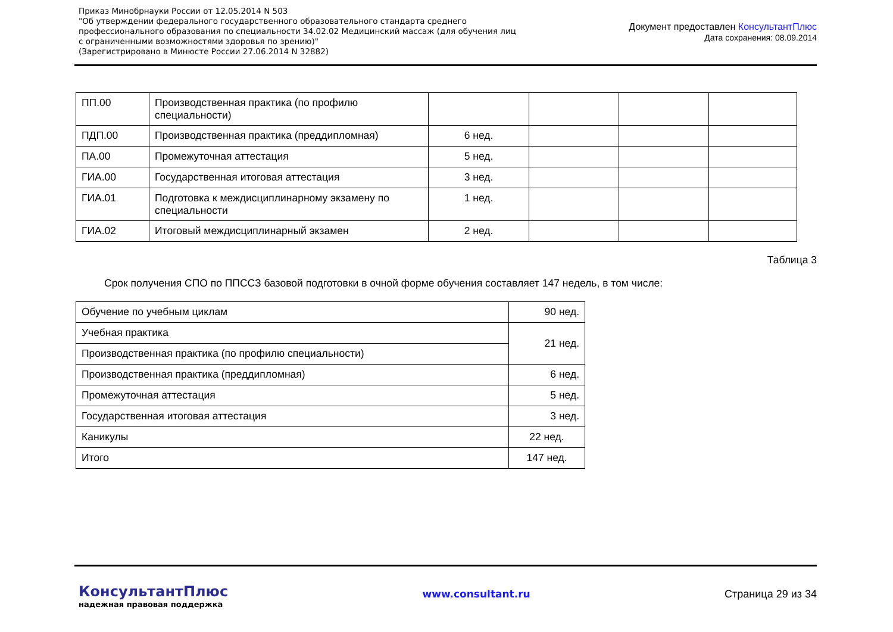Приказ Минобрнауки России от 12.05.2014 N 503
"Об утверждении федерального государственного образовательного стандарта среднего
профессионального образования по специальности 34.02.02 Медицинский массаж (для обучения лиц
с ограниченными возможностями здоровья по зрению)"
(Зарегистрировано в Минюсте России 27.06.2014 N 32882)
Документ предоставлен КонсультантПлюс
Дата сохранения: 08.09.2014
| ПП.00 | Производственная практика (по профилю специальности) | | | | |
| ПДП.00 | Производственная практика (преддипломная) | 6 нед. | | | |
| ПА.00 | Промежуточная аттестация | 5 нед. | | | |
| ГИА.00 | Государственная итоговая аттестация | 3 нед. | | | |
| ГИА.01 | Подготовка к междисциплинарному экзамену по специальности | 1 нед. | | | |
| ГИА.02 | Итоговый междисциплинарный экзамен | 2 нед. | | | |
Таблица 3
Срок получения СПО по ППССЗ базовой подготовки в очной форме обучения составляет 147 недель, в том числе:
| Обучение по учебным циклам | 90 нед. |
| Учебная практика | 21 нед. |
| Производственная практика (по профилю специальности) | |
| Производственная практика (преддипломная) | 6 нед. |
| Промежуточная аттестация | 5 нед. |
| Государственная итоговая аттестация | 3 нед. |
| Каникулы | 22 нед. |
| Итого | 147 нед. |
КонсультантПлюс
надежная правовая поддержка
www.consultant.ru Страница 29 из 34